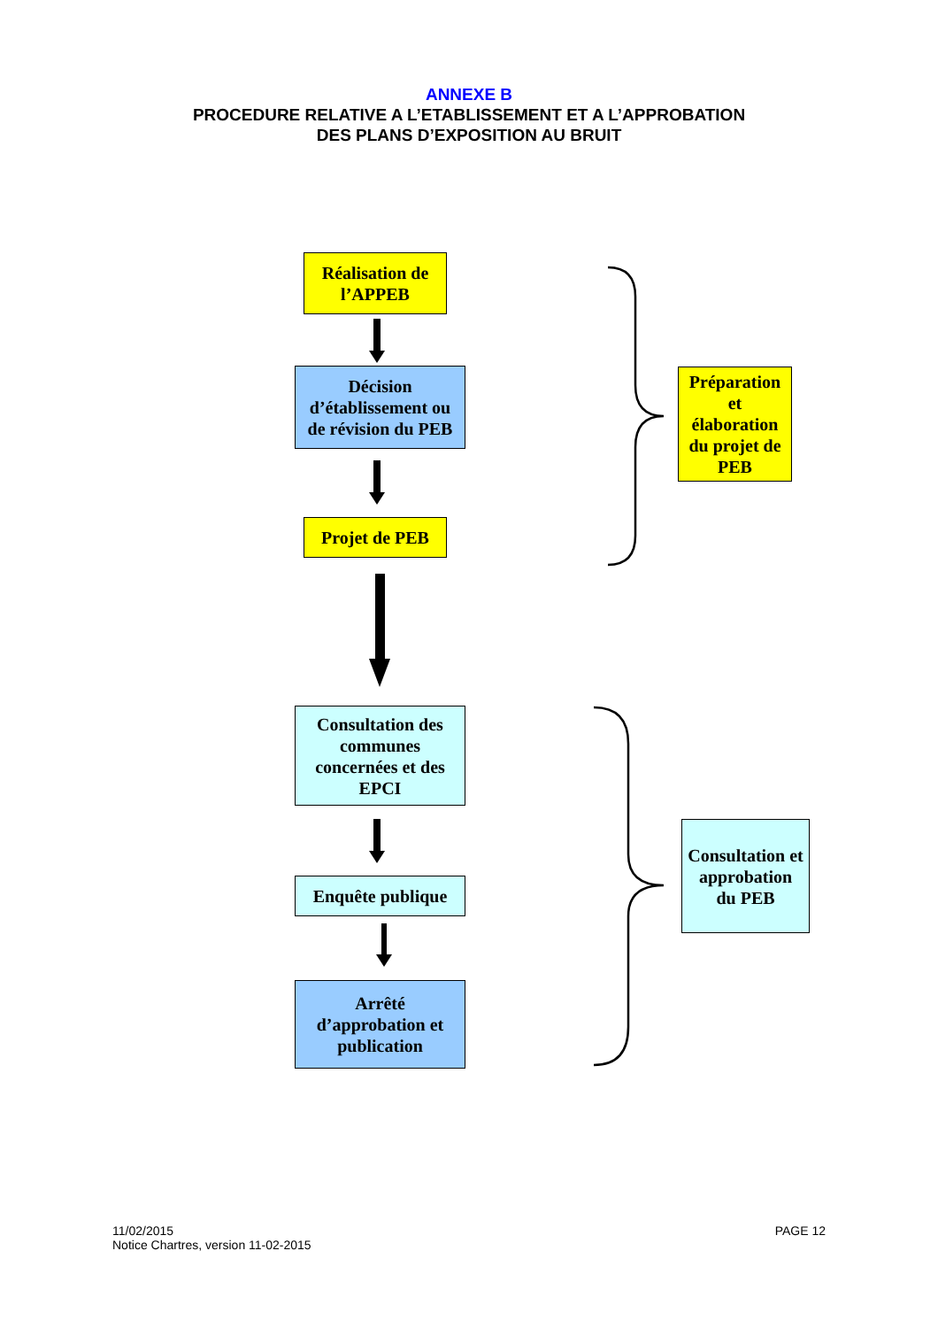ANNEXE B
PROCEDURE RELATIVE A L’ETABLISSEMENT ET A L’APPROBATION
DES PLANS D’EXPOSITION AU BRUIT
Réalisation de l’APPEB
Décision d’établissement ou de révision du PEB
Projet de PEB
Consultation des communes concernées et des EPCI
Enquête publique
Arrêté d’approbation et publication
Préparation et élaboration du projet de PEB
Consultation et approbation du PEB
11/02/2015
Notice Chartres, version 11-02-2015
PAGE 12